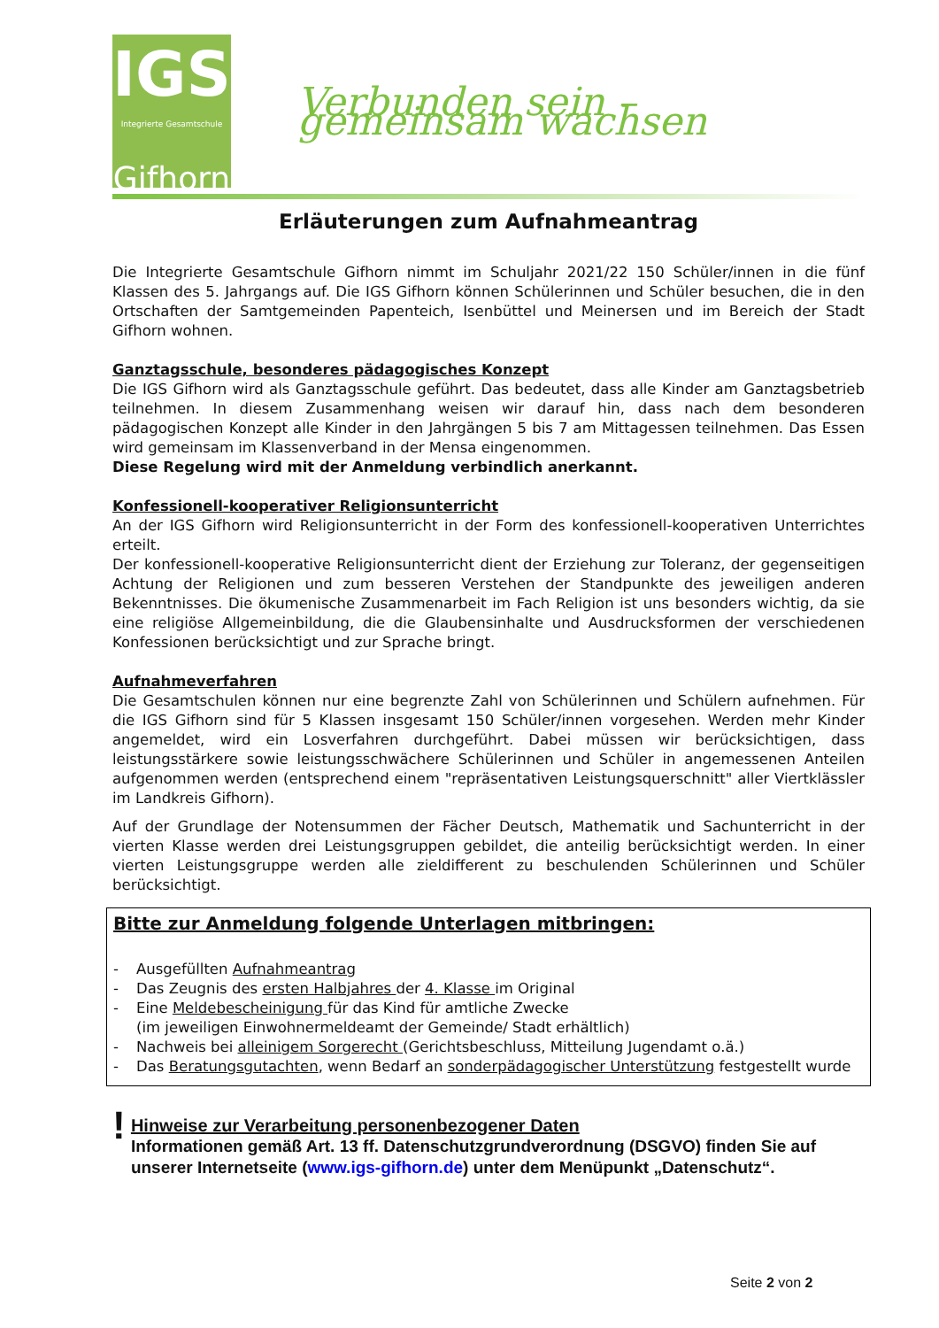IGS
Integrierte Gesamtschule
Gifhorn
Verbunden sein – gemeinsam wachsen
Erläuterungen zum Aufnahmeantrag
Die Integrierte Gesamtschule Gifhorn nimmt im Schuljahr 2021/22 150 Schüler/innen in die fünf Klassen des 5. Jahrgangs auf. Die IGS Gifhorn können Schülerinnen und Schüler besuchen, die in den Ortschaften der Samtgemeinden Papenteich, Isenbüttel und Meinersen und im Bereich der Stadt Gifhorn wohnen.
Ganztagsschule, besonderes pädagogisches Konzept
Die IGS Gifhorn wird als Ganztagsschule geführt. Das bedeutet, dass alle Kinder am Ganztagsbetrieb teilnehmen. In diesem Zusammenhang weisen wir darauf hin, dass nach dem besonderen pädagogischen Konzept alle Kinder in den Jahrgängen 5 bis 7 am Mittagessen teilnehmen. Das Essen wird gemeinsam im Klassenverband in der Mensa eingenommen.
Diese Regelung wird mit der Anmeldung verbindlich anerkannt.
Konfessionell-kooperativer Religionsunterricht
An der IGS Gifhorn wird Religionsunterricht in der Form des konfessionell-kooperativen Unterrichtes erteilt.
Der konfessionell-kooperative Religionsunterricht dient der Erziehung zur Toleranz, der gegenseitigen Achtung der Religionen und zum besseren Verstehen der Standpunkte des jeweiligen anderen Bekenntnisses. Die ökumenische Zusammenarbeit im Fach Religion ist uns besonders wichtig, da sie eine religiöse Allgemeinbildung, die die Glaubensinhalte und Ausdrucksformen der verschiedenen Konfessionen berücksichtigt und zur Sprache bringt.
Aufnahmeverfahren
Die Gesamtschulen können nur eine begrenzte Zahl von Schülerinnen und Schülern aufnehmen. Für die IGS Gifhorn sind für 5 Klassen insgesamt 150 Schüler/innen vorgesehen. Werden mehr Kinder angemeldet, wird ein Losverfahren durchgeführt. Dabei müssen wir berücksichtigen, dass leistungsstärkere sowie leistungsschwächere Schülerinnen und Schüler in angemessenen Anteilen aufgenommen werden (entsprechend einem "repräsentativen Leistungsquerschnitt" aller Viertklässler im Landkreis Gifhorn).
Auf der Grundlage der Notensummen der Fächer Deutsch, Mathematik und Sachunterricht in der vierten Klasse werden drei Leistungsgruppen gebildet, die anteilig berücksichtigt werden. In einer vierten Leistungsgruppe werden alle zieldifferent zu beschulenden Schülerinnen und Schüler berücksichtigt.
Bitte zur Anmeldung folgende Unterlagen mitbringen:
- Ausgefüllten Aufnahmeantrag
- Das Zeugnis des ersten Halbjahres der 4. Klasse im Original
- Eine Meldebescheinigung für das Kind für amtliche Zwecke
(im jeweiligen Einwohnermeldeamt der Gemeinde/ Stadt erhältlich)
- Nachweis bei alleinigem Sorgerecht (Gerichtsbeschluss, Mitteilung Jugendamt o.ä.)
- Das Beratungsgutachten, wenn Bedarf an sonderpädagogischer Unterstützung festgestellt wurde
!
Hinweise zur Verarbeitung personenbezogener Daten
Informationen gemäß Art. 13 ff. Datenschutzgrundverordnung (DSGVO) finden Sie auf unserer Internetseite (www.igs-gifhorn.de) unter dem Menüpunkt „Datenschutz“.
Seite 2 von 2